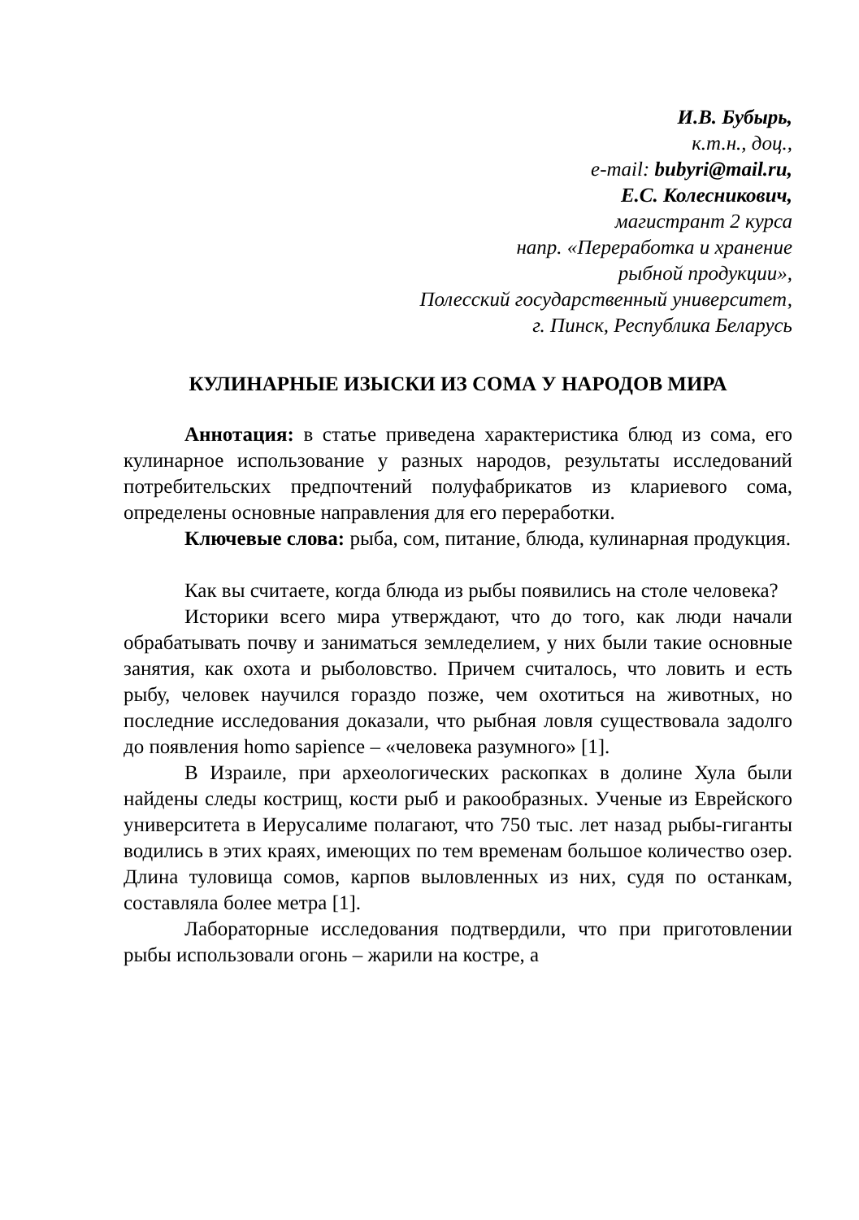И.В. Бубырь,
к.т.н., доц.,
e-mail: bubyri@mail.ru,
Е.С. Колесникович,
магистрант 2 курса
напр. «Переработка и хранение
рыбной продукции»,
Полесский государственный университет,
г. Пинск, Республика Беларусь
КУЛИНАРНЫЕ ИЗЫСКИ ИЗ СОМА У НАРОДОВ МИРА
Аннотация: в статье приведена характеристика блюд из сома, его кулинарное использование у разных народов, результаты исследований потребительских предпочтений полуфабрикатов из клариевого сома, определены основные направления для его переработки.
Ключевые слова: рыба, сом, питание, блюда, кулинарная продукция.
Как вы считаете, когда блюда из рыбы появились на столе человека?
Историки всего мира утверждают, что до того, как люди начали обрабатывать почву и заниматься земледелием, у них были такие основные занятия, как охота и рыболовство. Причем считалось, что ловить и есть рыбу, человек научился гораздо позже, чем охотиться на животных, но последние исследования доказали, что рыбная ловля существовала задолго до появления homo sapience – «человека разумного» [1].
В Израиле, при археологических раскопках в долине Хула были найдены следы кострищ, кости рыб и ракообразных. Ученые из Еврейского университета в Иерусалиме полагают, что 750 тыс. лет назад рыбы-гиганты водились в этих краях, имеющих по тем временам большое количество озер. Длина туловища сомов, карпов выловленных из них, судя по останкам, составляла более метра [1].
Лабораторные исследования подтвердили, что при приготовлении рыбы использовали огонь – жарили на костре, а